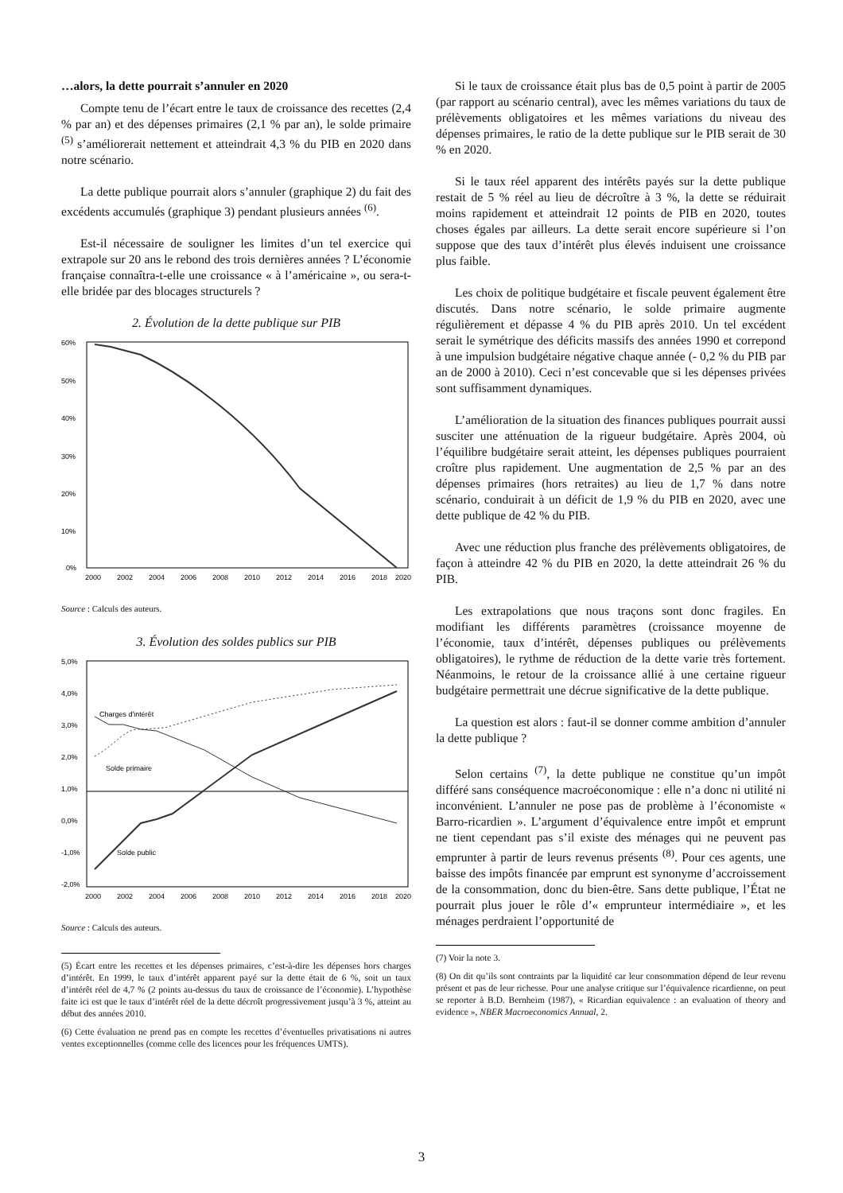…alors, la dette pourrait s’annuler en 2020
Compte tenu de l’écart entre le taux de croissance des recettes (2,4 % par an) et des dépenses primaires (2,1 % par an), le solde primaire <sup>(5)</sup> s’améliorerait nettement et atteindrait 4,3 % du PIB en 2020 dans notre scénario.
La dette publique pourrait alors s’annuler (graphique 2) du fait des excédents accumulés (graphique 3) pendant plusieurs années <sup>(6)</sup>.
Est-il nécessaire de souligner les limites d’un tel exercice qui extrapole sur 20 ans le rebond des trois dernières années ? L’économie française connaîtra-t-elle une croissance « à l’américaine », ou sera-t-elle bridée par des blocages structurels ?
2. Évolution de la dette publique sur PIB
60%
50%
40%
30%
20%
10%
0%
2000
2002
2004
2006
2008
2010
2012
2014
2016
2018
2020
Source : Calculs des auteurs.
3. Évolution des soldes publics sur PIB
5,0%
4,0%
3,0%
2,0%
1,0%
0,0%
-1,0%
-2,0%
2000
2002
2004
2006
2008
2010
2012
2014
2016
2018
2020
Charges d'intérêt
Solde primaire
Solde public
Source : Calculs des auteurs.
(5) Écart entre les recettes et les dépenses primaires, c’est-à-dire les dépenses hors charges d’intérêt. En 1999, le taux d’intérêt apparent payé sur la dette était de 6 %, soit un taux d’intérêt réel de 4,7 % (2 points au-dessus du taux de croissance de l’économie). L’hypothèse faite ici est que le taux d’intérêt réel de la dette décroît progressivement jusqu’à 3 %, atteint au début des années 2010.
(6) Cette évaluation ne prend pas en compte les recettes d’éventuelles privatisations ni autres ventes exceptionnelles (comme celle des licences pour les fréquences UMTS).
Si le taux de croissance était plus bas de 0,5 point à partir de 2005 (par rapport au scénario central), avec les mêmes variations du taux de prélèvements obligatoires et les mêmes variations du niveau des dépenses primaires, le ratio de la dette publique sur le PIB serait de 30 % en 2020.
Si le taux réel apparent des intérêts payés sur la dette publique restait de 5 % réel au lieu de décroître à 3 %, la dette se réduirait moins rapidement et atteindrait 12 points de PIB en 2020, toutes choses égales par ailleurs. La dette serait encore supérieure si l’on suppose que des taux d’intérêt plus élevés induisent une croissance plus faible.
Les choix de politique budgétaire et fiscale peuvent également être discutés. Dans notre scénario, le solde primaire augmente régulièrement et dépasse 4 % du PIB après 2010. Un tel excédent serait le symétrique des déficits massifs des années 1990 et correpond à une impulsion budgétaire négative chaque année (- 0,2 % du PIB par an de 2000 à 2010). Ceci n’est concevable que si les dépenses privées sont suffisamment dynamiques.
L’amélioration de la situation des finances publiques pourrait aussi susciter une atténuation de la rigueur budgétaire. Après 2004, où l’équilibre budgétaire serait atteint, les dépenses publiques pourraient croître plus rapidement. Une augmentation de 2,5 % par an des dépenses primaires (hors retraites) au lieu de 1,7 % dans notre scénario, conduirait à un déficit de 1,9 % du PIB en 2020, avec une dette publique de 42 % du PIB.
Avec une réduction plus franche des prélèvements obligatoires, de façon à atteindre 42 % du PIB en 2020, la dette atteindrait 26 % du PIB.
Les extrapolations que nous traçons sont donc fragiles. En modifiant les différents paramètres (croissance moyenne de l’économie, taux d’intérêt, dépenses publiques ou prélèvements obligatoires), le rythme de réduction de la dette varie très fortement. Néanmoins, le retour de la croissance allié à une certaine rigueur budgétaire permettrait une décrue significative de la dette publique.
La question est alors : faut-il se donner comme ambition d’annuler la dette publique ?
Selon certains <sup>(7)</sup>, la dette publique ne constitue qu’un impôt différé sans conséquence macroéconomique : elle n’a donc ni utilité ni inconvénient. L’annuler ne pose pas de problème à l’économiste « Barro-ricardien ». L’argument d’équivalence entre impôt et emprunt ne tient cependant pas s’il existe des ménages qui ne peuvent pas emprunter à partir de leurs revenus présents <sup>(8)</sup>. Pour ces agents, une baisse des impôts financée par emprunt est synonyme d’accroissement de la consommation, donc du bien-être. Sans dette publique, l’État ne pourrait plus jouer le rôle d’« emprunteur intermédiaire », et les ménages perdraient l’opportunité de
(7) Voir la note 3.
(8) On dit qu’ils sont contraints par la liquidité car leur consommation dépend de leur revenu présent et pas de leur richesse. Pour une analyse critique sur l’équivalence ricardienne, on peut se reporter à B.D. Bernheim (1987), « Ricardian equivalence : an evaluation of theory and evidence », NBER Macroeconomics Annual, 2.
3